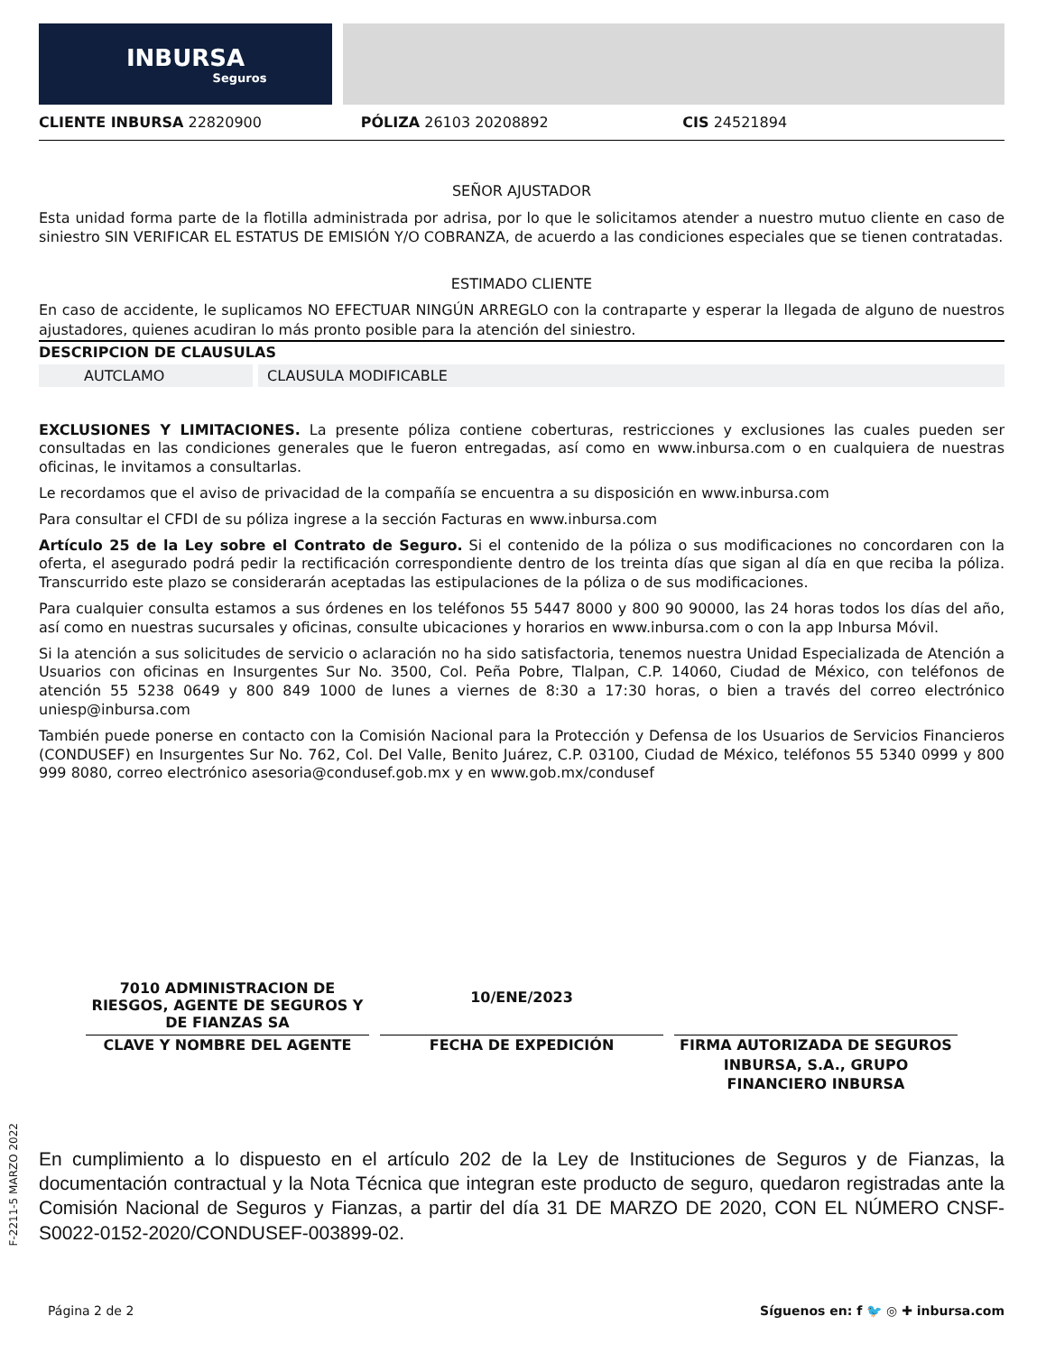INBURSA
Seguros
CLIENTE INBURSA 22820900 PÓLIZA 26103 20208892 CIS 24521894
SEÑOR AJUSTADOR
Esta unidad forma parte de la flotilla administrada por adrisa, por lo que le solicitamos atender a nuestro mutuo cliente en caso de siniestro SIN VERIFICAR EL ESTATUS DE EMISIÓN Y/O COBRANZA, de acuerdo a las condiciones especiales que se tienen contratadas.
ESTIMADO CLIENTE
En caso de accidente, le suplicamos NO EFECTUAR NINGÚN ARREGLO con la contraparte y esperar la llegada de alguno de nuestros ajustadores, quienes acudiran lo más pronto posible para la atención del siniestro.
DESCRIPCION DE CLAUSULAS
AUTCLAMO CLAUSULA MODIFICABLE
EXCLUSIONES Y LIMITACIONES. La presente póliza contiene coberturas, restricciones y exclusiones las cuales pueden ser consultadas en las condiciones generales que le fueron entregadas, así como en www.inbursa.com o en cualquiera de nuestras oficinas, le invitamos a consultarlas.
Le recordamos que el aviso de privacidad de la compañía se encuentra a su disposición en www.inbursa.com
Para consultar el CFDI de su póliza ingrese a la sección Facturas en www.inbursa.com
Artículo 25 de la Ley sobre el Contrato de Seguro. Si el contenido de la póliza o sus modificaciones no concordaren con la oferta, el asegurado podrá pedir la rectificación correspondiente dentro de los treinta días que sigan al día en que reciba la póliza. Transcurrido este plazo se considerarán aceptadas las estipulaciones de la póliza o de sus modificaciones.
Para cualquier consulta estamos a sus órdenes en los teléfonos 55 5447 8000 y 800 90 90000, las 24 horas todos los días del año, así como en nuestras sucursales y oficinas, consulte ubicaciones y horarios en www.inbursa.com o con la app Inbursa Móvil.
Si la atención a sus solicitudes de servicio o aclaración no ha sido satisfactoria, tenemos nuestra Unidad Especializada de Atención a Usuarios con oficinas en Insurgentes Sur No. 3500, Col. Peña Pobre, Tlalpan, C.P. 14060, Ciudad de México, con teléfonos de atención 55 5238 0649 y 800 849 1000 de lunes a viernes de 8:30 a 17:30 horas, o bien a través del correo electrónico uniesp@inbursa.com
También puede ponerse en contacto con la Comisión Nacional para la Protección y Defensa de los Usuarios de Servicios Financieros (CONDUSEF) en Insurgentes Sur No. 762, Col. Del Valle, Benito Juárez, C.P. 03100, Ciudad de México, teléfonos 55 5340 0999 y 800 999 8080, correo electrónico asesoria@condusef.gob.mx y en www.gob.mx/condusef
7010 ADMINISTRACION DE RIESGOS, AGENTE DE SEGUROS Y DE FIANZAS SA
CLAVE Y NOMBRE DEL AGENTE
10/ENE/2023
FECHA DE EXPEDICIÓN
FIRMA AUTORIZADA DE SEGUROS INBURSA, S.A., GRUPO FINANCIERO INBURSA
En cumplimiento a lo dispuesto en el artículo 202 de la Ley de Instituciones de Seguros y de Fianzas, la documentación contractual y la Nota Técnica que integran este producto de seguro, quedaron registradas ante la Comisión Nacional de Seguros y Fianzas, a partir del día 31 DE MARZO DE 2020, CON EL NÚMERO CNSF-S0022-0152-2020/CONDUSEF-003899-02.
Página 2 de 2 Síguenos en: f 🐦 ◎ ✚ inbursa.com
F-2211-5 MARZO 2022